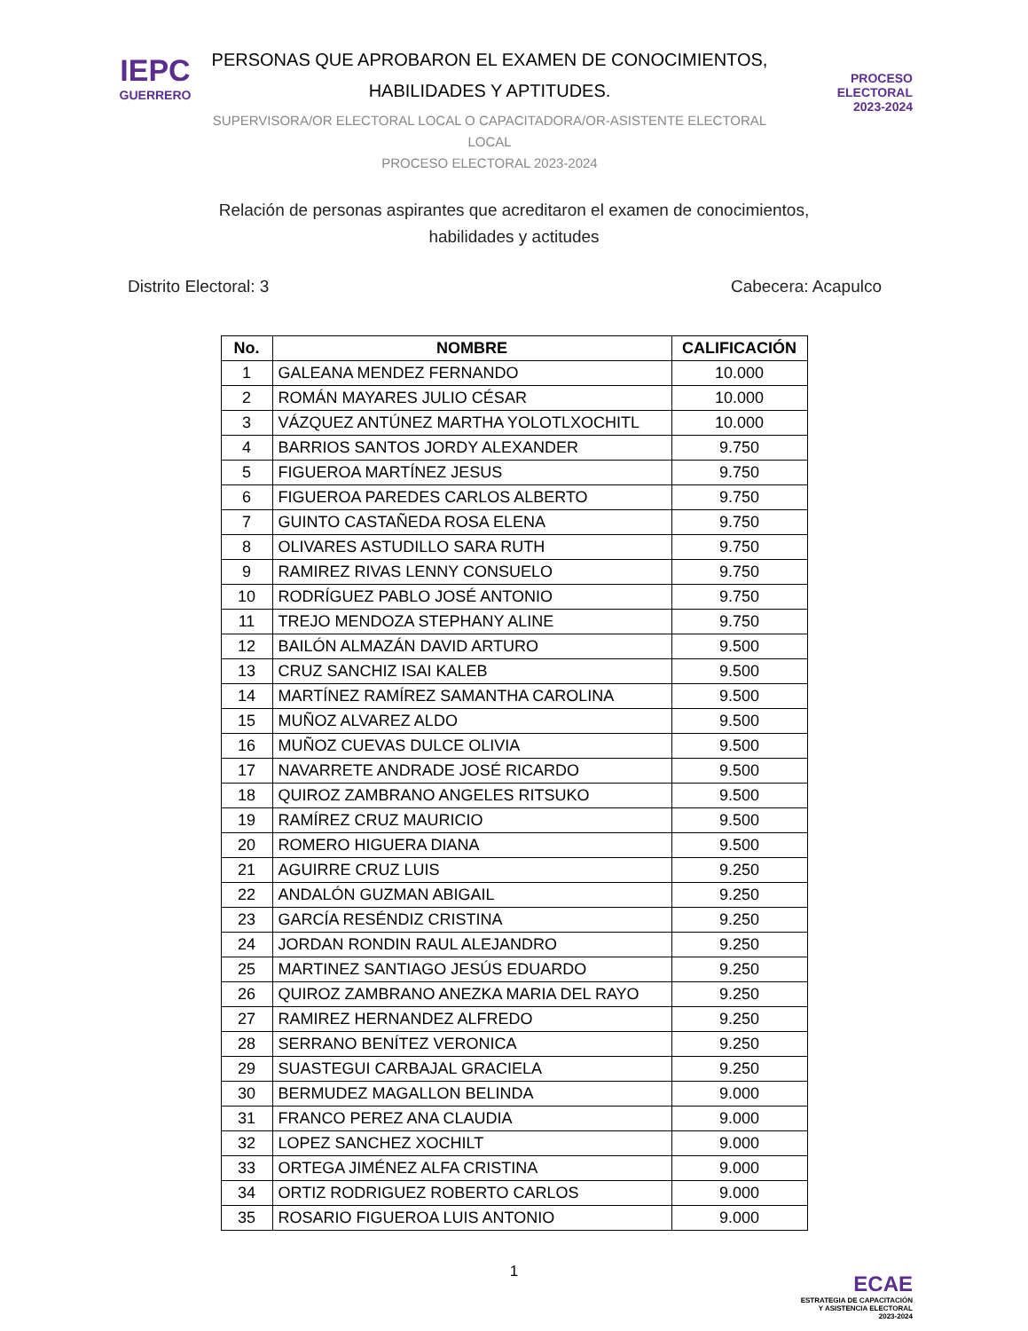IEPC
GUERRERO
PERSONAS QUE APROBARON EL EXAMEN DE CONOCIMIENTOS,
HABILIDADES Y APTITUDES.
SUPERVISORA/OR ELECTORAL LOCAL O CAPACITADORA/OR-ASISTENTE ELECTORAL LOCAL
PROCESO ELECTORAL 2023-2024
PROCESO
ELECTORAL
2023-2024
Relación de personas aspirantes que acreditaron el examen de conocimientos,
habilidades y actitudes
Distrito Electoral: 3 Cabecera: Acapulco
| No. | NOMBRE | CALIFICACIÓN |
| --- | --- | --- |
| 1 | GALEANA MENDEZ FERNANDO | 10.000 |
| 2 | ROMÁN MAYARES JULIO CÉSAR | 10.000 |
| 3 | VÁZQUEZ ANTÚNEZ MARTHA YOLOTLXOCHITL | 10.000 |
| 4 | BARRIOS SANTOS JORDY ALEXANDER | 9.750 |
| 5 | FIGUEROA MARTÍNEZ JESUS | 9.750 |
| 6 | FIGUEROA PAREDES CARLOS ALBERTO | 9.750 |
| 7 | GUINTO CASTAÑEDA ROSA ELENA | 9.750 |
| 8 | OLIVARES ASTUDILLO SARA RUTH | 9.750 |
| 9 | RAMIREZ RIVAS LENNY CONSUELO | 9.750 |
| 10 | RODRÍGUEZ PABLO JOSÉ ANTONIO | 9.750 |
| 11 | TREJO MENDOZA STEPHANY ALINE | 9.750 |
| 12 | BAILÓN ALMAZÁN DAVID ARTURO | 9.500 |
| 13 | CRUZ SANCHIZ ISAI KALEB | 9.500 |
| 14 | MARTÍNEZ RAMÍREZ SAMANTHA CAROLINA | 9.500 |
| 15 | MUÑOZ ALVAREZ ALDO | 9.500 |
| 16 | MUÑOZ CUEVAS DULCE OLIVIA | 9.500 |
| 17 | NAVARRETE ANDRADE JOSÉ RICARDO | 9.500 |
| 18 | QUIROZ ZAMBRANO ANGELES RITSUKO | 9.500 |
| 19 | RAMÍREZ CRUZ MAURICIO | 9.500 |
| 20 | ROMERO HIGUERA DIANA | 9.500 |
| 21 | AGUIRRE CRUZ LUIS | 9.250 |
| 22 | ANDALÓN GUZMAN ABIGAIL | 9.250 |
| 23 | GARCÍA RESÉNDIZ CRISTINA | 9.250 |
| 24 | JORDAN RONDIN RAUL ALEJANDRO | 9.250 |
| 25 | MARTINEZ SANTIAGO JESÚS EDUARDO | 9.250 |
| 26 | QUIROZ ZAMBRANO ANEZKA MARIA DEL RAYO | 9.250 |
| 27 | RAMIREZ HERNANDEZ ALFREDO | 9.250 |
| 28 | SERRANO BENÍTEZ VERONICA | 9.250 |
| 29 | SUASTEGUI CARBAJAL GRACIELA | 9.250 |
| 30 | BERMUDEZ MAGALLON BELINDA | 9.000 |
| 31 | FRANCO PEREZ ANA CLAUDIA | 9.000 |
| 32 | LOPEZ SANCHEZ XOCHILT | 9.000 |
| 33 | ORTEGA JIMÉNEZ ALFA CRISTINA | 9.000 |
| 34 | ORTIZ RODRIGUEZ ROBERTO CARLOS | 9.000 |
| 35 | ROSARIO FIGUEROA LUIS ANTONIO | 9.000 |
1
ECAE
ESTRATEGIA DE CAPACITACIÓN
Y ASISTENCIA ELECTORAL
2023-2024